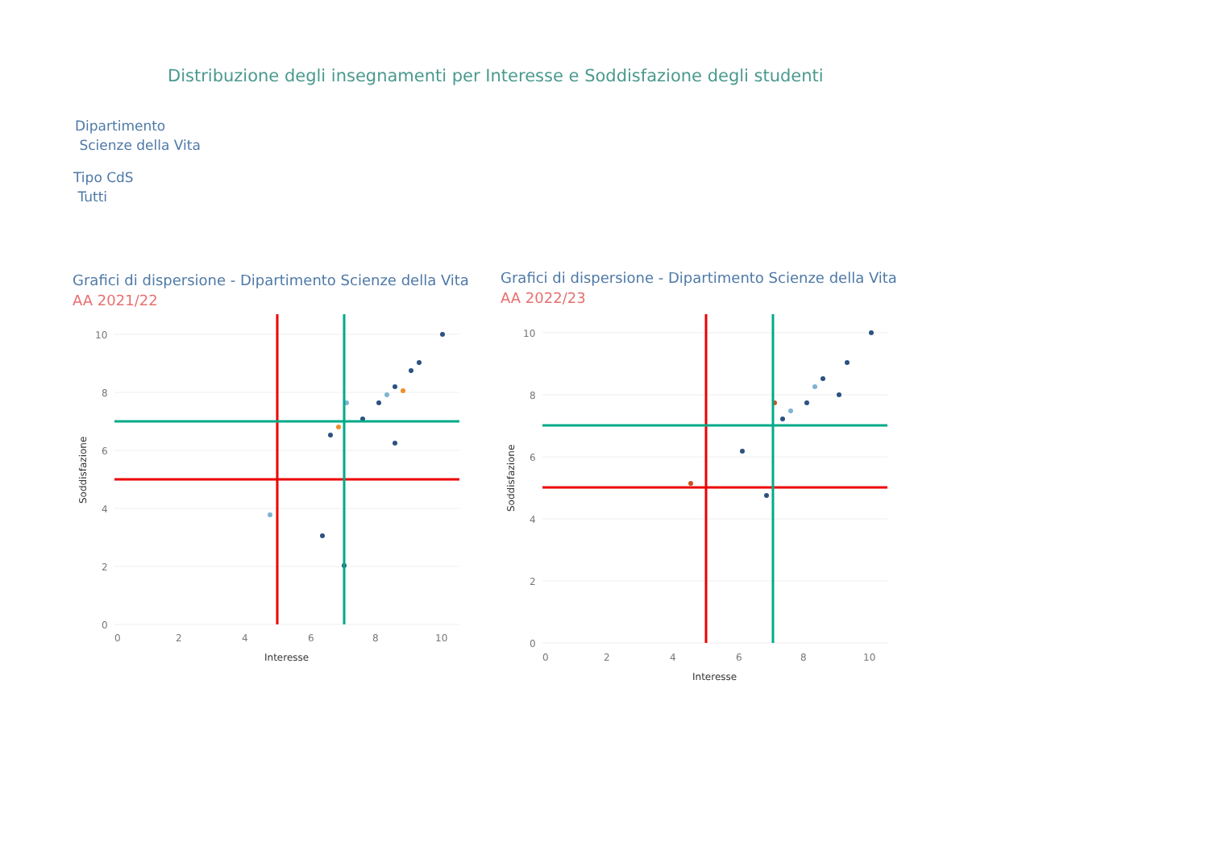Distribuzione degli insegnamenti per Interesse e Soddisfazione degli studenti
Dipartimento
Scienze della Vita
Tipo CdS
Tutti
Grafici di dispersione - Dipartimento Scienze della Vita
AA 2021/22
Grafici di dispersione - Dipartimento Scienze della Vita
AA 2022/23
10
8
6
4
2
0
0
2
4
6
8
10
Interesse
Soddisfazione
10
8
6
4
2
0
0
2
4
6
8
10
Interesse
Soddisfazione